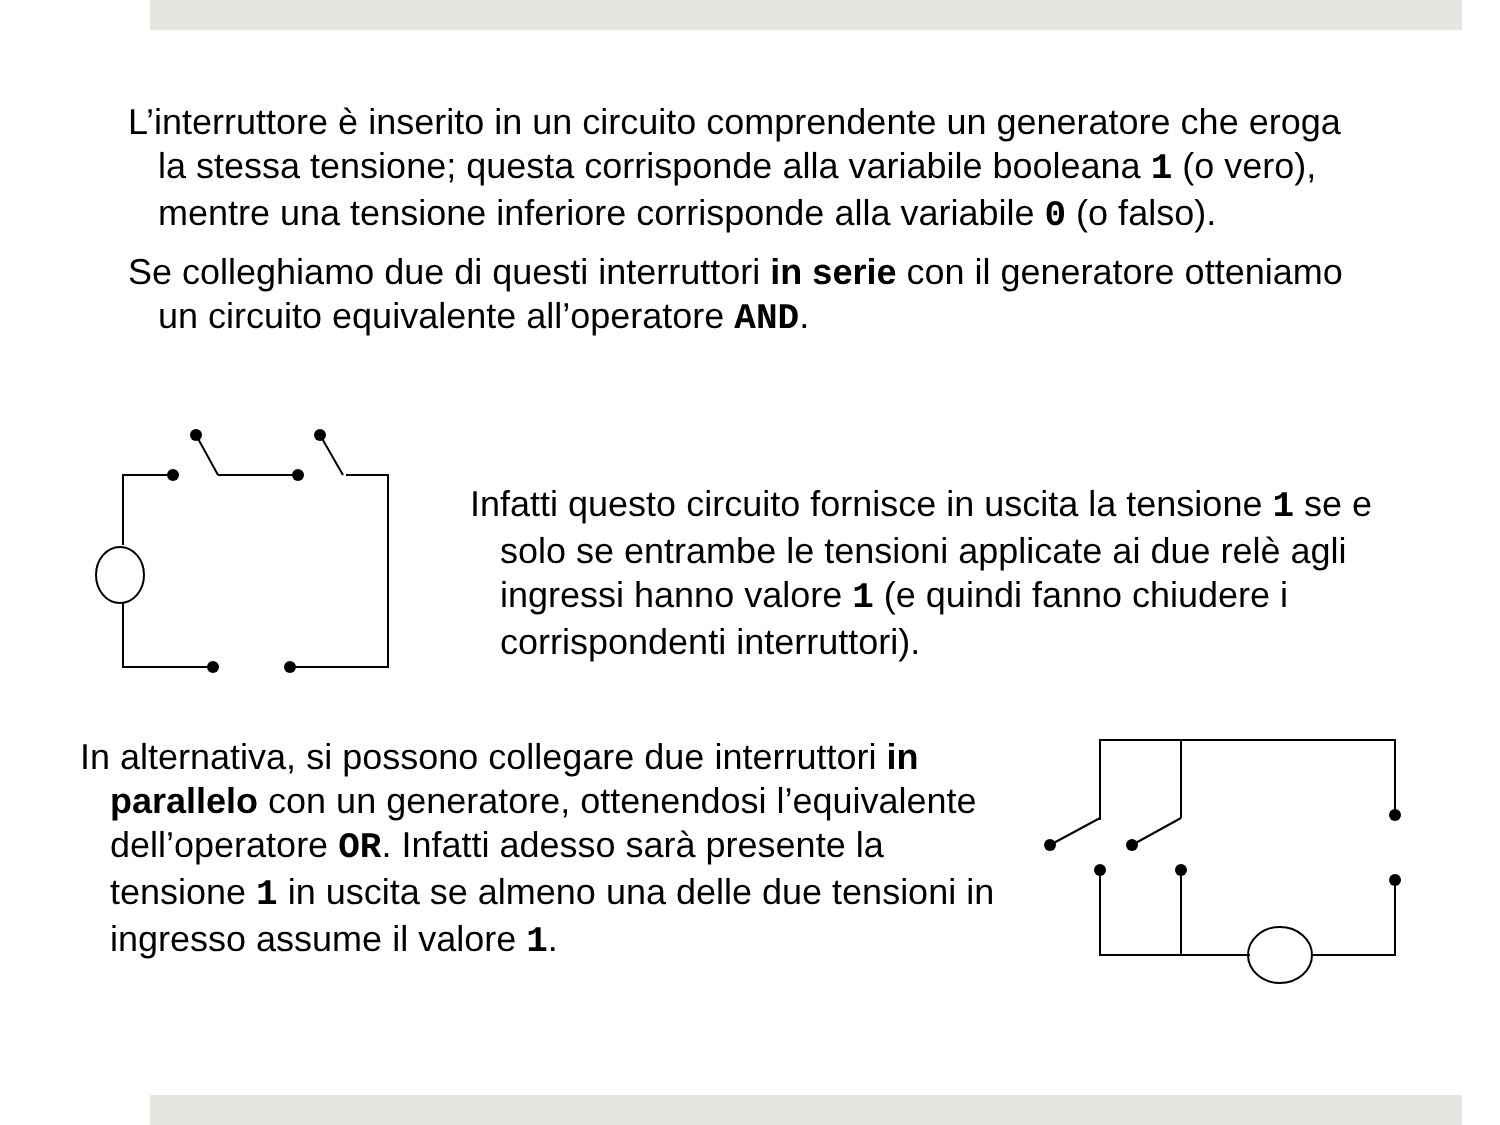L’interruttore è inserito in un circuito comprendente un generatore che eroga la stessa tensione; questa corrisponde alla variabile booleana 1 (o vero), mentre una tensione inferiore corrisponde alla variabile 0 (o falso).
Se colleghiamo due di questi interruttori in serie con il generatore otteniamo un circuito equivalente all’operatore AND.
Infatti questo circuito fornisce in uscita la tensione 1 se e solo se entrambe le tensioni applicate ai due relè agli ingressi hanno valore 1 (e quindi fanno chiudere i corrispondenti interruttori).
In alternativa, si possono collegare due interruttori in parallelo con un generatore, ottenendosi l’equivalente dell’operatore OR. Infatti adesso sarà presente la tensione 1 in uscita se almeno una delle due tensioni in ingresso assume il valore 1.